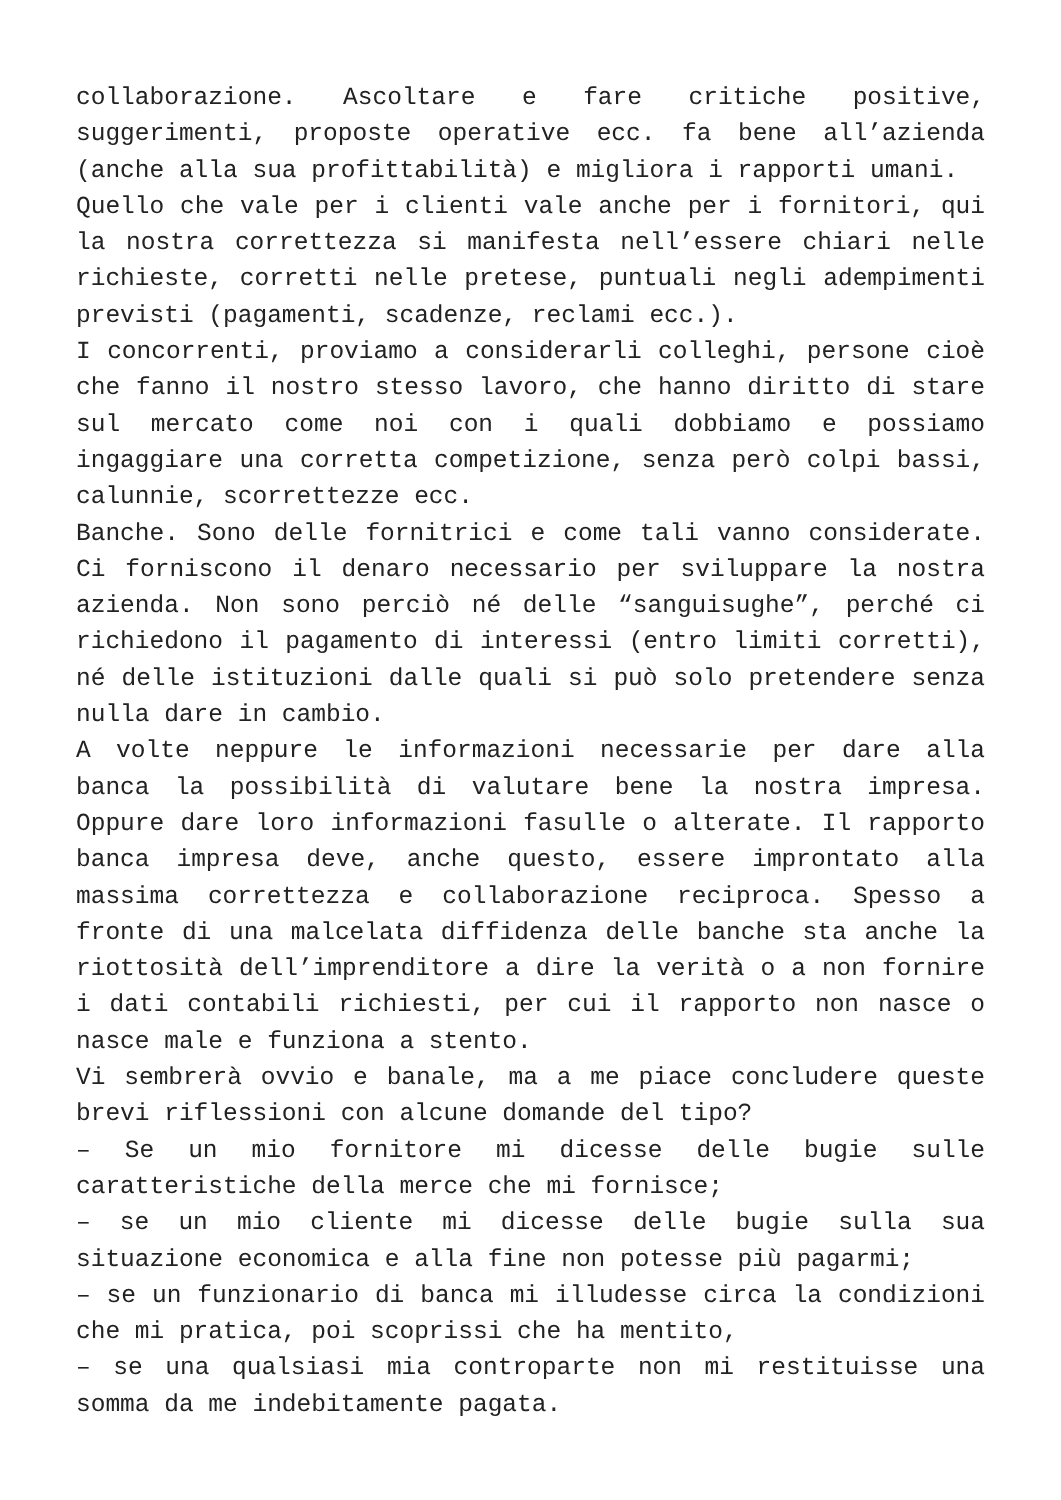collaborazione. Ascoltare e fare critiche positive, suggerimenti, proposte operative ecc. fa bene all’azienda (anche alla sua profittabilità) e migliora i rapporti umani.
Quello che vale per i clienti vale anche per i fornitori, qui la nostra correttezza si manifesta nell’essere chiari nelle richieste, corretti nelle pretese, puntuali negli adempimenti previsti (pagamenti, scadenze, reclami ecc.).
I concorrenti, proviamo a considerarli colleghi, persone cioè che fanno il nostro stesso lavoro, che hanno diritto di stare sul mercato come noi con i quali dobbiamo e possiamo ingaggiare una corretta competizione, senza però colpi bassi, calunnie, scorrettezze ecc.
Banche. Sono delle fornitrici e come tali vanno considerate. Ci forniscono il denaro necessario per sviluppare la nostra azienda. Non sono perciò né delle “sanguisughe”, perché ci richiedono il pagamento di interessi (entro limiti corretti), né delle istituzioni dalle quali si può solo pretendere senza nulla dare in cambio.
A volte neppure le informazioni necessarie per dare alla banca la possibilità di valutare bene la nostra impresa. Oppure dare loro informazioni fasulle o alterate. Il rapporto banca impresa deve, anche questo, essere improntato alla massima correttezza e collaborazione reciproca. Spesso a fronte di una malcelata diffidenza delle banche sta anche la riottosità dell’imprenditore a dire la verità o a non fornire i dati contabili richiesti, per cui il rapporto non nasce o nasce male e funziona a stento.
Vi sembrerà ovvio e banale, ma a me piace concludere queste brevi riflessioni con alcune domande del tipo?
– Se un mio fornitore mi dicesse delle bugie sulle caratteristiche della merce che mi fornisce;
– se un mio cliente mi dicesse delle bugie sulla sua situazione economica e alla fine non potesse più pagarmi;
– se un funzionario di banca mi illudesse circa la condizioni che mi pratica, poi scoprissi che ha mentito,
– se una qualsiasi mia controparte non mi restituisse una somma da me indebitamente pagata.